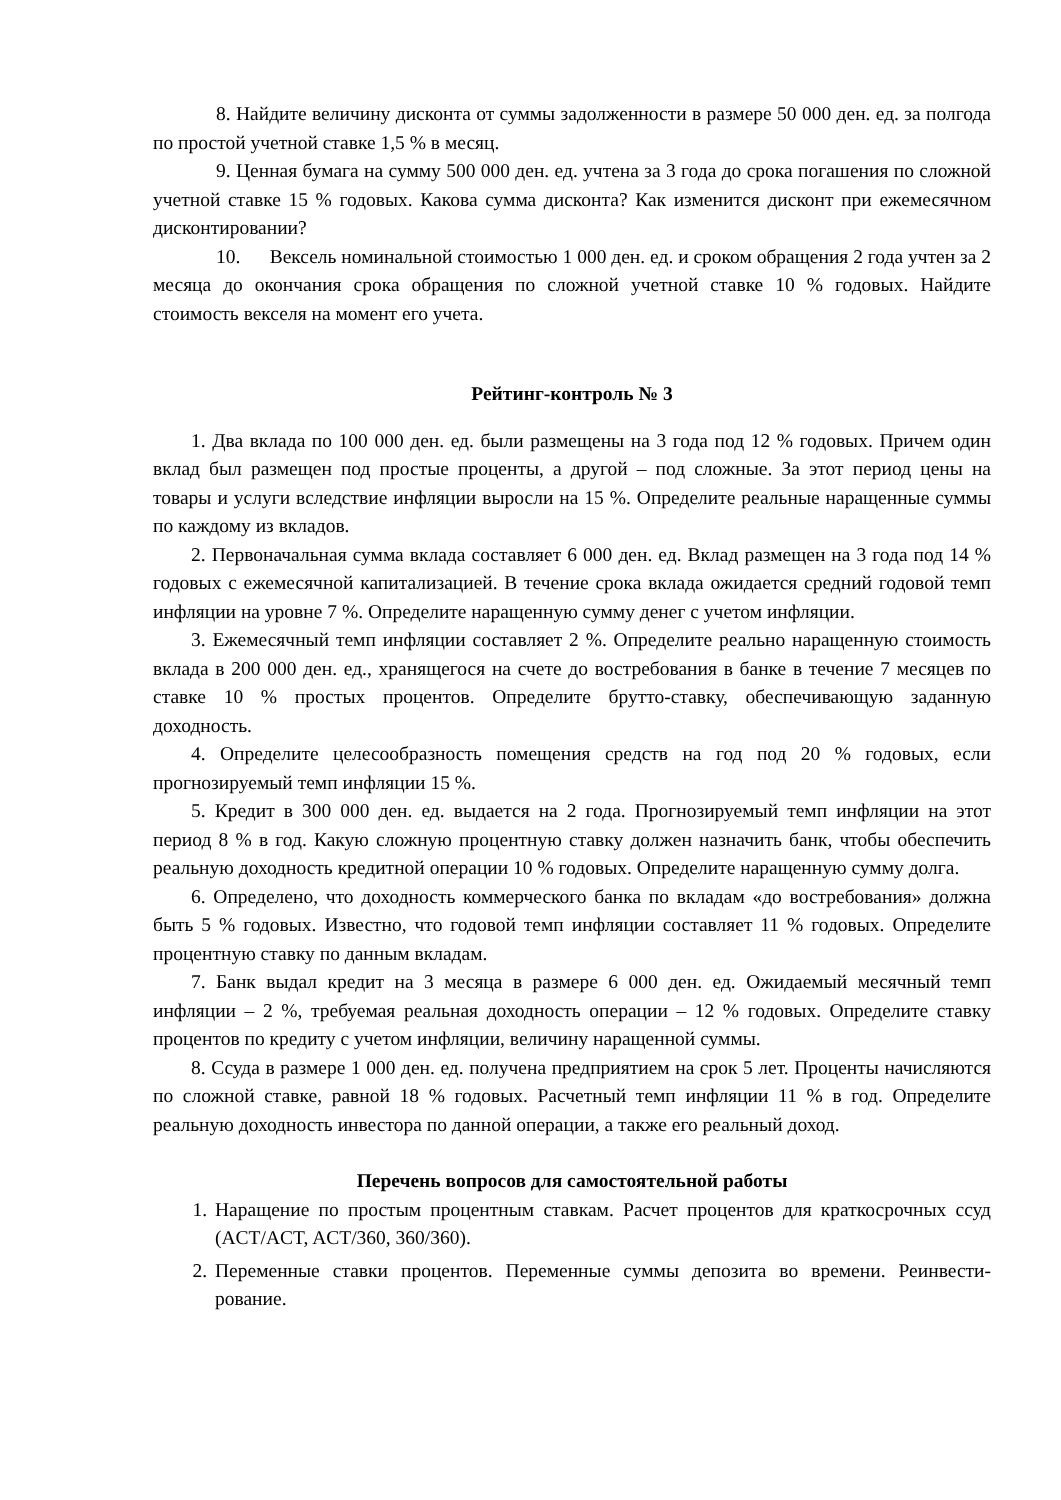8. Найдите величину дисконта от суммы задолженности в размере 50 000 ден. ед. за полгода по простой учетной ставке 1,5 % в месяц.
9. Ценная бумага на сумму 500 000 ден. ед. учтена за 3 года до срока погашения по сложной учетной ставке 15 % годовых. Какова сумма дисконта? Как изменится дисконт при ежемесячном дисконтировании?
10. Вексель номинальной стоимостью 1 000 ден. ед. и сроком обращения 2 года учтен за 2 месяца до окончания срока обращения по сложной учетной ставке 10 % годовых. Найдите стоимость векселя на момент его учета.
Рейтинг-контроль № 3
1. Два вклада по 100 000 ден. ед. были размещены на 3 года под 12 % годовых. Причем один вклад был размещен под простые проценты, а другой – под сложные. За этот период цены на товары и услуги вследствие инфляции выросли на 15 %. Определите реальные наращенные суммы по каждому из вкладов.
2. Первоначальная сумма вклада составляет 6 000 ден. ед. Вклад размещен на 3 года под 14 % годовых с ежемесячной капитализацией. В течение срока вклада ожидается средний годовой темп инфляции на уровне 7 %. Определите наращенную сумму денег с учетом инфляции.
3. Ежемесячный темп инфляции составляет 2 %. Определите реально наращенную стоимость вклада в 200 000 ден. ед., хранящегося на счете до востребования в банке в течение 7 месяцев по ставке 10 % простых процентов. Определите брутто-ставку, обеспечивающую заданную доходность.
4. Определите целесообразность помещения средств на год под 20 % годовых, если прогнозируемый темп инфляции 15 %.
5. Кредит в 300 000 ден. ед. выдается на 2 года. Прогнозируемый темп инфляции на этот период 8 % в год. Какую сложную процентную ставку должен назначить банк, чтобы обеспечить реальную доходность кредитной операции 10 % годовых. Определите наращенную сумму долга.
6. Определено, что доходность коммерческого банка по вкладам «до востребования» должна быть 5 % годовых. Известно, что годовой темп инфляции составляет 11 % годовых. Определите процентную ставку по данным вкладам.
7. Банк выдал кредит на 3 месяца в размере 6 000 ден. ед. Ожидаемый месячный темп инфляции – 2 %, требуемая реальная доходность операции – 12 % годовых. Определите ставку процентов по кредиту с учетом инфляции, величину наращенной суммы.
8. Ссуда в размере 1 000 ден. ед. получена предприятием на срок 5 лет. Проценты начисляются по сложной ставке, равной 18 % годовых. Расчетный темп инфляции 11 % в год. Определите реальную доходность инвестора по данной операции, а также его реальный доход.
Перечень вопросов для самостоятельной работы
1. Наращение по простым процентным ставкам. Расчет процентов для краткосрочных ссуд (ACT/ACT, ACT/360, 360/360).
2. Переменные ставки процентов. Переменные суммы депозита во времени. Реинвести-рование.